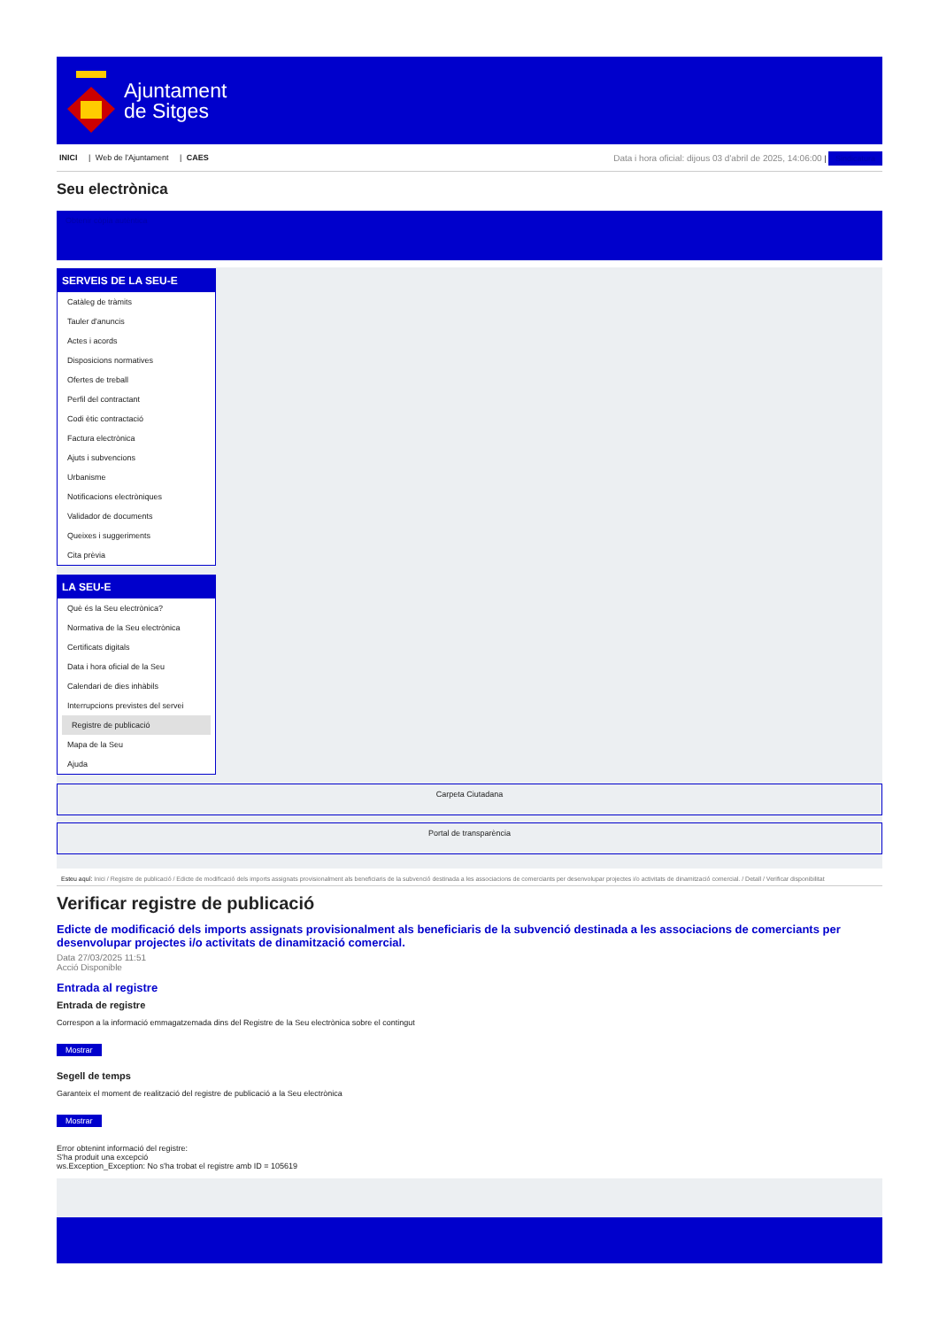Ajuntament
de Sitges
INICI | Web de l'Ajuntament | CAES
Data i hora oficial: dijous 03 d'abril de 2025, 14:06:00 | Sindicatura
Seu electrònica
Obtenir còpia autèntica
SERVEIS DE LA SEU-E
Catàleg de tràmits
Tauler d'anuncis
Actes i acords
Disposicions normatives
Ofertes de treball
Perfil del contractant
Codi ètic contractació
Factura electrònica
Ajuts i subvencions
Urbanisme
Notificacions electròniques
Validador de documents
Queixes i suggeriments
Cita prèvia
LA SEU-E
Què és la Seu electrònica?
Normativa de la Seu electrònica
Certificats digitals
Data i hora oficial de la Seu
Calendari de dies inhàbils
Interrupcions previstes del servei
Registre de publicació
Mapa de la Seu
Ajuda
Carpeta Ciutadana
Portal de transparència
Esteu aquí: Inici / Registre de publicació / Edicte de modificació dels imports assignats provisionalment als beneficiaris de la subvenció destinada a les associacions de comerciants per desenvolupar projectes i/o activitats de dinamització comercial. / Detall / Verificar disponibilitat
Verificar registre de publicació
Edicte de modificació dels imports assignats provisionalment als beneficiaris de la subvenció destinada a les associacions de comerciants per desenvolupar projectes i/o activitats de dinamització comercial.
Data 27/03/2025 11:51
Acció Disponible
Entrada al registre
Entrada de registre
Correspon a la informació emmagatzemada dins del Registre de la Seu electrònica sobre el contingut
Mostrar
Segell de temps
Garanteix el moment de realització del registre de publicació a la Seu electrònica
Mostrar
Error obtenint informació del registre:
S'ha produit una excepció
ws.Exception_Exception: No s'ha trobat el registre amb ID = 105619